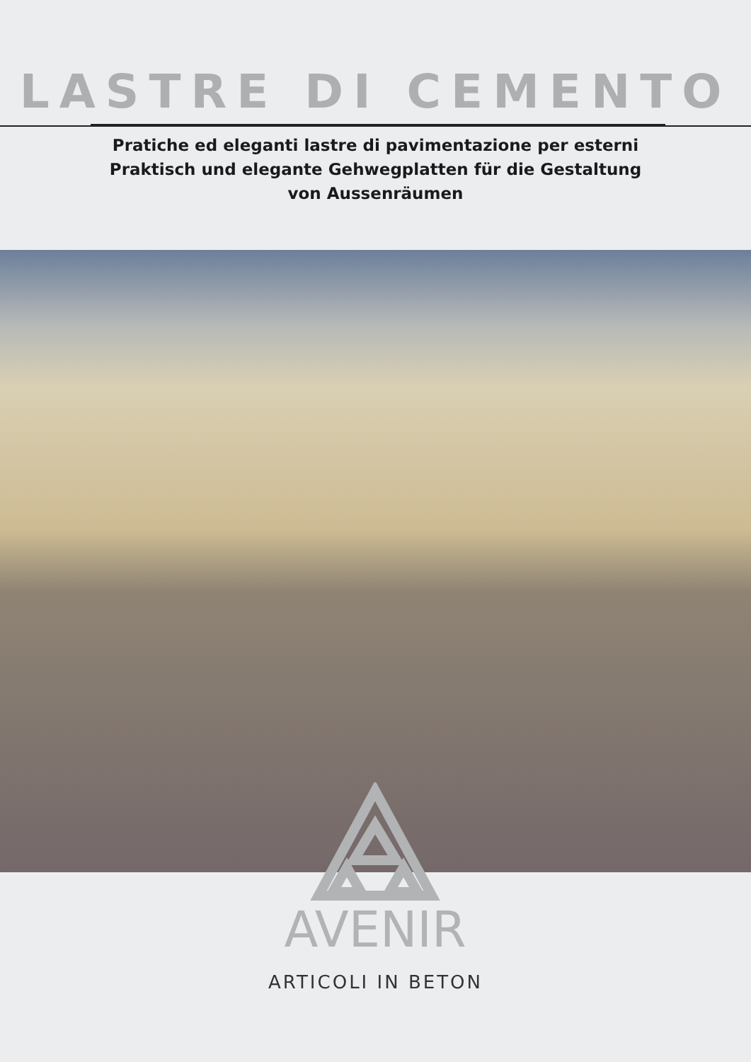LASTRE DI CEMENTO
Pratiche ed eleganti lastre di pavimentazione per esterni
Praktisch und elegante Gehwegplatten für die Gestaltung
von Aussenräumen
AVENIR
ARTICOLI IN BETON